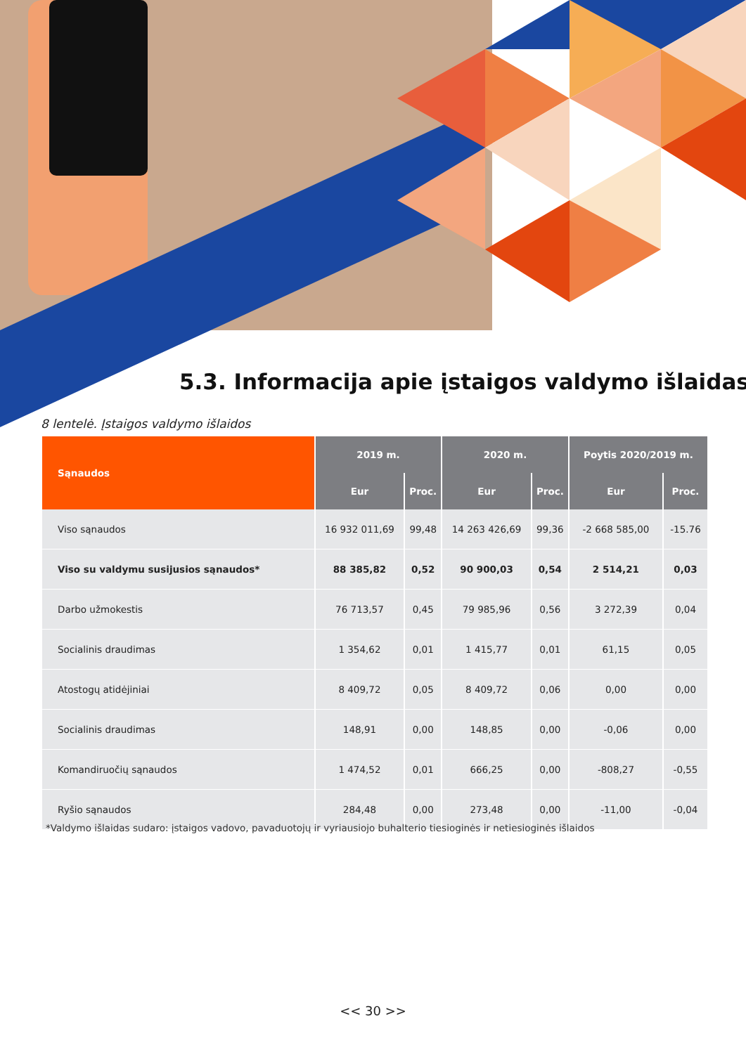5.3. Informacija apie įstaigos valdymo išlaidas
8 lentelė. Įstaigos valdymo išlaidos
| Sąnaudos | 2019 m. | | 2020 m. | | Poytis 2020/2019 m. | |
| --- | --- | --- | --- | --- | --- | --- |
| | Eur | Proc. | Eur | Proc. | Eur | Proc. |
| Viso sąnaudos | 16 932 011,69 | 99,48 | 14 263 426,69 | 99,36 | -2 668 585,00 | -15.76 |
| Viso su valdymu susijusios sąnaudos* | 88 385,82 | 0,52 | 90 900,03 | 0,54 | 2 514,21 | 0,03 |
| Darbo užmokestis | 76 713,57 | 0,45 | 79 985,96 | 0,56 | 3 272,39 | 0,04 |
| Socialinis draudimas | 1 354,62 | 0,01 | 1 415,77 | 0,01 | 61,15 | 0,05 |
| Atostogų atidėjiniai | 8 409,72 | 0,05 | 8 409,72 | 0,06 | 0,00 | 0,00 |
| Socialinis draudimas | 148,91 | 0,00 | 148,85 | 0,00 | -0,06 | 0,00 |
| Komandiruočių sąnaudos | 1 474,52 | 0,01 | 666,25 | 0,00 | -808,27 | -0,55 |
| Ryšio sąnaudos | 284,48 | 0,00 | 273,48 | 0,00 | -11,00 | -0,04 |
*Valdymo išlaidas sudaro: įstaigos vadovo, pavaduotojų ir vyriausiojo buhalterio tiesioginės ir netiesioginės išlaidos
<< 30 >>